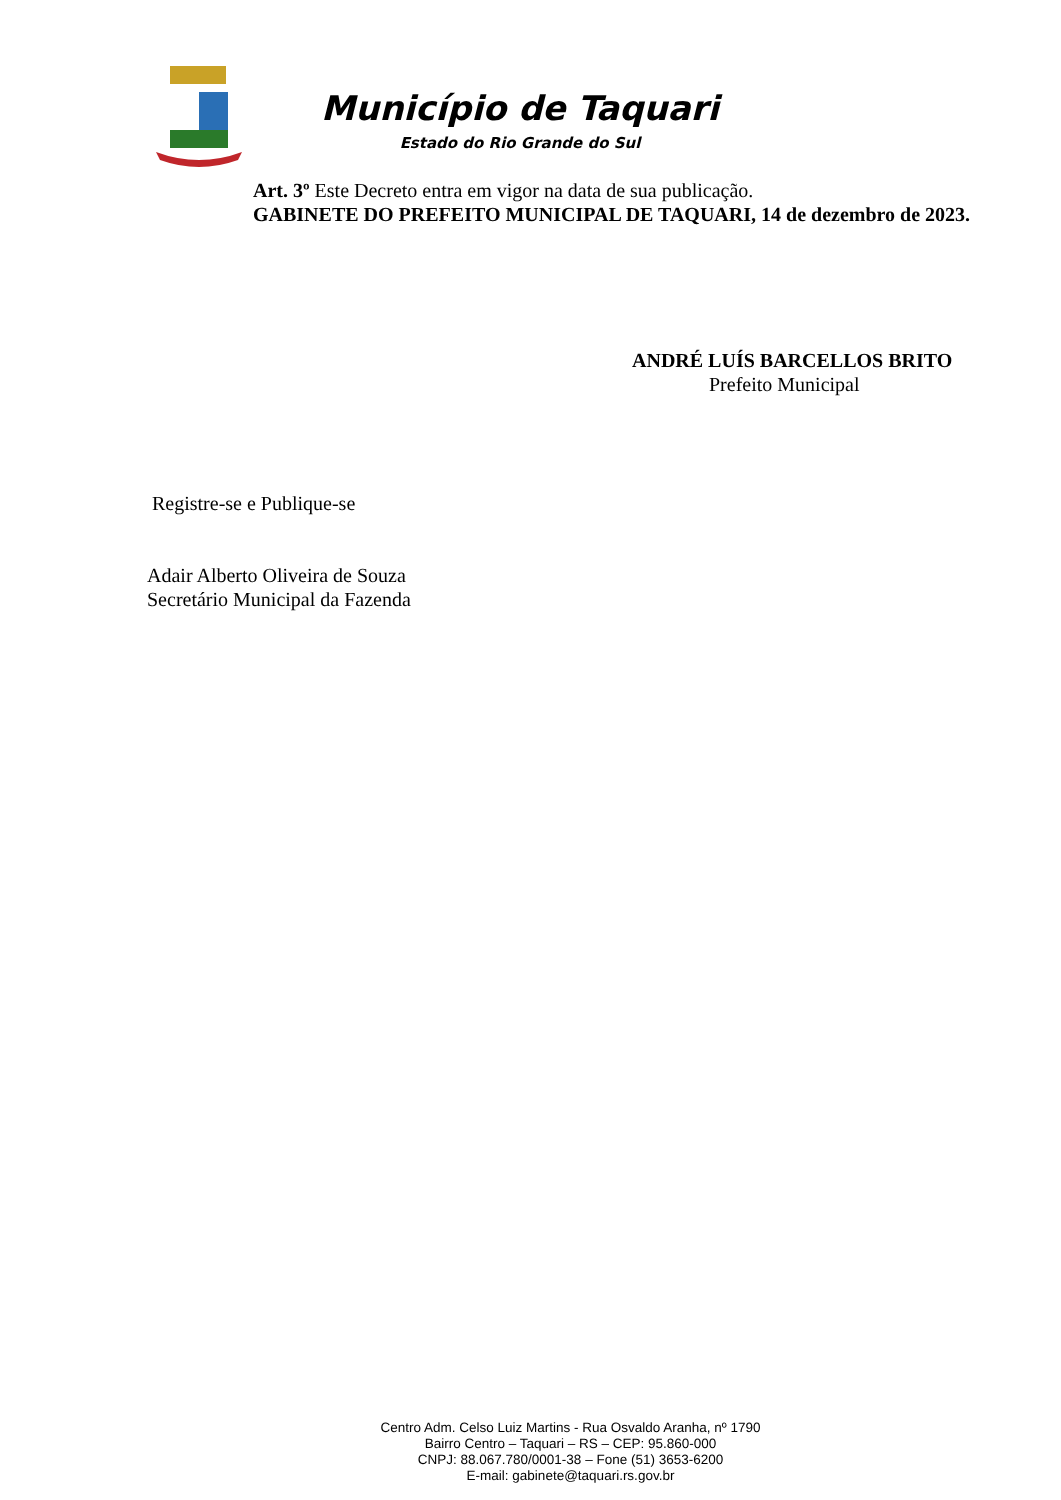Município de Taquari
Estado do Rio Grande do Sul
Art. 3º Este Decreto entra em vigor na data de sua publicação.
GABINETE DO PREFEITO MUNICIPAL DE TAQUARI, 14 de dezembro de 2023.
ANDRÉ LUÍS BARCELLOS BRITO
Prefeito Municipal
Registre-se e Publique-se
Adair Alberto Oliveira de Souza
Secretário Municipal da Fazenda
Centro Adm. Celso Luiz Martins - Rua Osvaldo Aranha, nº 1790
Bairro Centro – Taquari – RS – CEP: 95.860-000
CNPJ: 88.067.780/0001-38 – Fone (51) 3653-6200
E-mail: gabinete@taquari.rs.gov.br